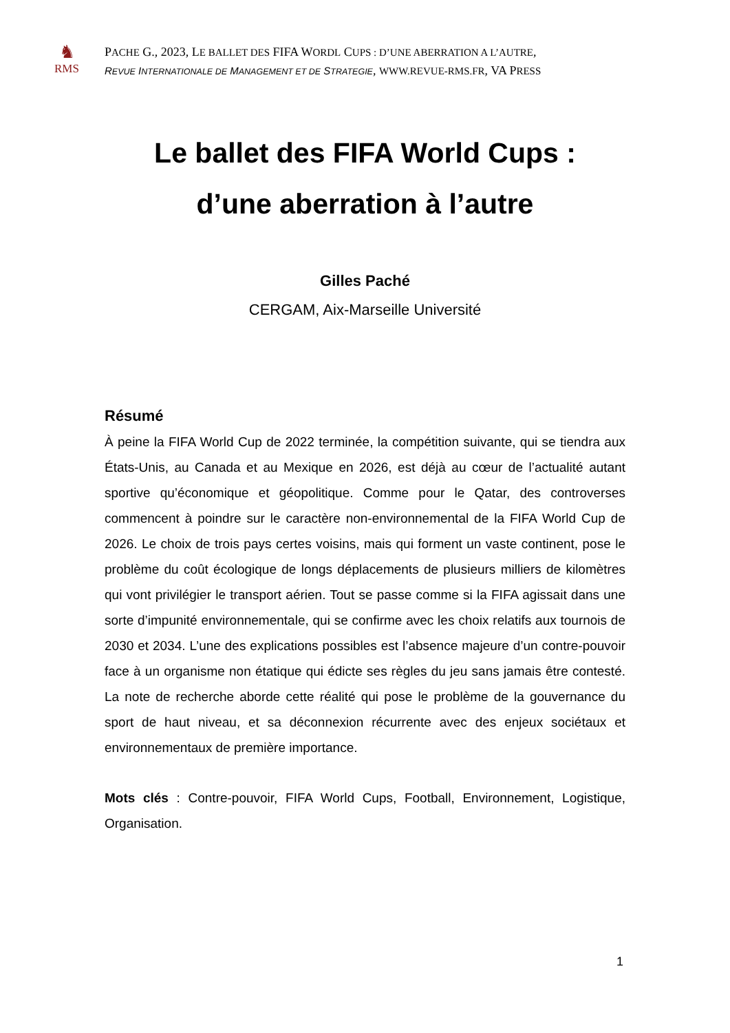♞
RMS
PACHE G., 2023, LE BALLET DES FIFA WORDL CUPS : D’UNE ABERRATION A L’AUTRE,
REVUE INTERNATIONALE DE MANAGEMENT ET DE STRATEGIE, WWW.REVUE-RMS.FR, VA PRESS
Le ballet des FIFA World Cups :
d’une aberration à l’autre
Gilles Paché
CERGAM, Aix-Marseille Université
Résumé
À peine la FIFA World Cup de 2022 terminée, la compétition suivante, qui se tiendra aux États-Unis, au Canada et au Mexique en 2026, est déjà au cœur de l’actualité autant sportive qu’économique et géopolitique. Comme pour le Qatar, des controverses commencent à poindre sur le caractère non-environnemental de la FIFA World Cup de 2026. Le choix de trois pays certes voisins, mais qui forment un vaste continent, pose le problème du coût écologique de longs déplacements de plusieurs milliers de kilomètres qui vont privilégier le transport aérien. Tout se passe comme si la FIFA agissait dans une sorte d’impunité environnementale, qui se confirme avec les choix relatifs aux tournois de 2030 et 2034. L’une des explications possibles est l’absence majeure d’un contre-pouvoir face à un organisme non étatique qui édicte ses règles du jeu sans jamais être contesté. La note de recherche aborde cette réalité qui pose le problème de la gouvernance du sport de haut niveau, et sa déconnexion récurrente avec des enjeux sociétaux et environnementaux de première importance.
Mots clés : Contre-pouvoir, FIFA World Cups, Football, Environnement, Logistique, Organisation.
1